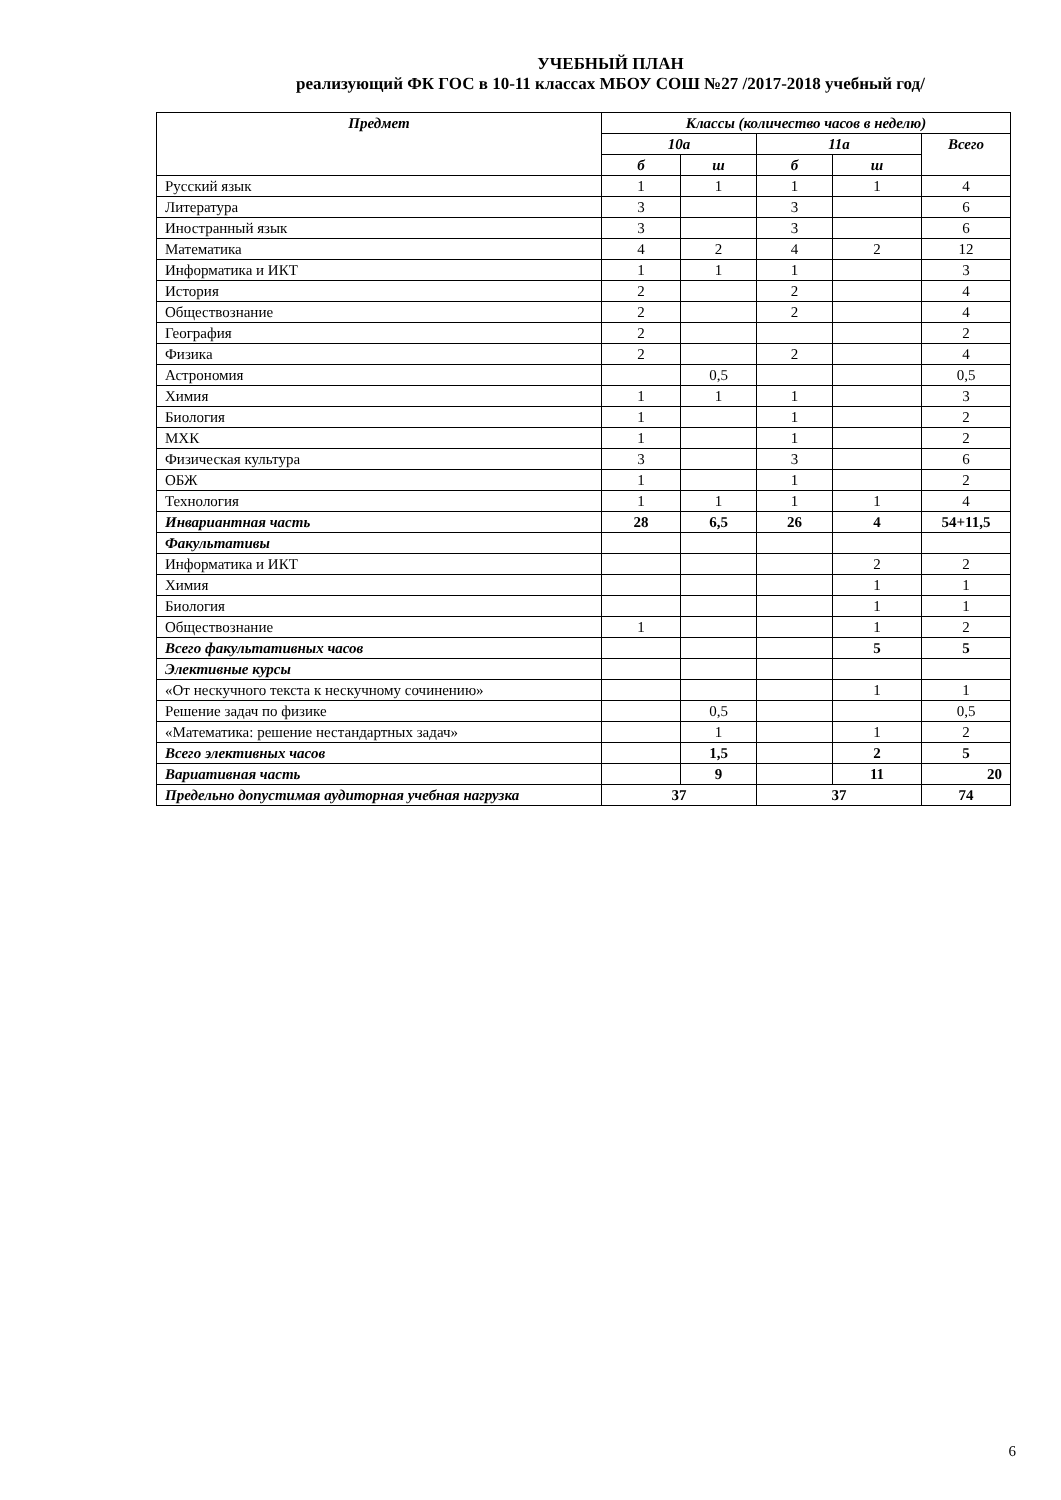УЧЕБНЫЙ ПЛАН
реализующий ФК ГОС в 10-11 классах МБОУ СОШ №27 /2017-2018 учебный год/
| Предмет | Классы (количество часов в неделю) | | | | |
| --- | --- | --- | --- | --- | --- |
| | 10а | | 11а | | Всего |
| | б | ш | б | ш | |
| Русский язык | 1 | 1 | 1 | 1 | 4 |
| Литература | 3 | | 3 | | 6 |
| Иностранный язык | 3 | | 3 | | 6 |
| Математика | 4 | 2 | 4 | 2 | 12 |
| Информатика и ИКТ | 1 | 1 | 1 | | 3 |
| История | 2 | | 2 | | 4 |
| Обществознание | 2 | | 2 | | 4 |
| География | 2 | | | | 2 |
| Физика | 2 | | 2 | | 4 |
| Астрономия | | 0,5 | | | 0,5 |
| Химия | 1 | 1 | 1 | | 3 |
| Биология | 1 | | 1 | | 2 |
| МХК | 1 | | 1 | | 2 |
| Физическая культура | 3 | | 3 | | 6 |
| ОБЖ | 1 | | 1 | | 2 |
| Технология | 1 | 1 | 1 | 1 | 4 |
| Инвариантная часть | 28 | 6,5 | 26 | 4 | 54+11,5 |
| Факультативы | | | | | |
| Информатика и ИКТ | | | | 2 | 2 |
| Химия | | | | 1 | 1 |
| Биология | | | | 1 | 1 |
| Обществознание | 1 | | | 1 | 2 |
| Всего факультативных часов | | | | 5 | 5 |
| Элективные курсы | | | | | |
| «От нескучного текста к нескучному сочинению» | | | | 1 | 1 |
| Решение задач по физике | | 0,5 | | | 0,5 |
| «Математика: решение нестандартных задач» | | 1 | | 1 | 2 |
| Всего элективных часов | | 1,5 | | 2 | 5 |
| Вариативная часть | | 9 | | 11 | 20 |
| Предельно допустимая аудиторная учебная нагрузка | 37 | | 37 | | 74 |
6